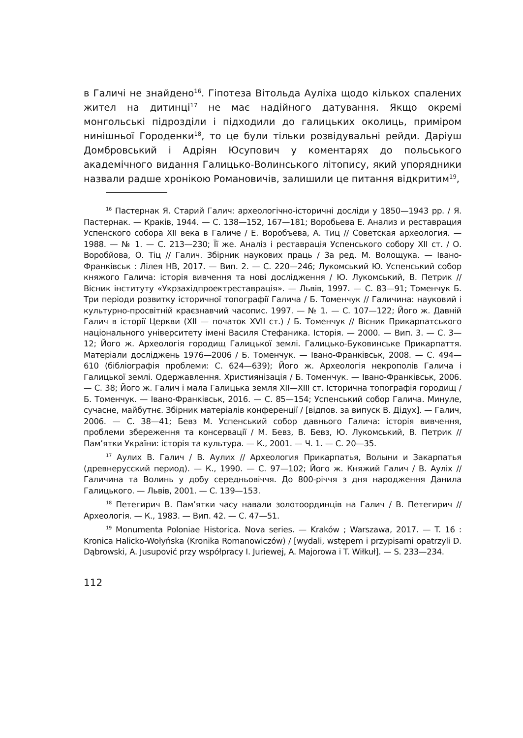в Галичі не знайдено<sup>16</sup>. Гіпотеза Вітольда Ауліха щодо кількох спалених жител на дитинці<sup>17</sup> не має надійного датування. Якщо окремі монгольські підрозділи і підходили до галицьких околиць, приміром нинішньої Городенки<sup>18</sup>, то це були тільки розвідувальні рейди. Даріуш Домбровський і Адріян Юсупович у коментарях до польського академічного видання Галицько-Волинського літопису, який упорядники назвали радше хронікою Романовичів, залишили це питання відкритим<sup>19</sup>,
<sup>16</sup> Пастернак Я. Старий Галич: археологічно-історичні досліди у 1850—1943 рр. / Я. Пастернак. — Краків, 1944. — С. 138—152, 167—181; Воробьева Е. Анализ и реставрация Успенского собора XII века в Галиче / Е. Воробъева, А. Тиц // Советская археология. — 1988. — № 1. — С. 213—230; Її же. Аналіз і реставрація Успенського собору XII ст. / О. Воробйова, О. Тіц // Галич. Збірник наукових праць / За ред. М. Волощука. — Івано-Франківськ : Лілея НВ, 2017. — Вип. 2. — С. 220—246; Лукомський Ю. Успенський собор княжого Галича: історія вивчення та нові дослідження / Ю. Лукомський, В. Петрик // Вісник інституту «Укрзахідпроектреставрація». — Львів, 1997. — С. 83—91; Томенчук Б. Три періоди розвитку історичної топографії Галича / Б. Томенчук // Галичина: науковий і культурно-просвітній краєзнавчий часопис. 1997. — № 1. — С. 107—122; Його ж. Давній Галич в історії Церкви (XII — початок XVII ст.) / Б. Томенчук // Вісник Прикарпатського національного університету імені Василя Стефаника. Історія. — 2000. — Вип. 3. — С. 3—12; Його ж. Археологія городищ Галицької землі. Галицько-Буковинське Прикарпаття. Матеріали досліджень 1976—2006 / Б. Томенчук. — Івано-Франківськ, 2008. — С. 494—610 (бібліографія проблеми: С. 624—639); Його ж. Археологія некрополів Галича і Галицької землі. Одержавлення. Християнізація / Б. Томенчук. — Івано-Франківськ, 2006. — С. 38; Його ж. Галич і мала Галицька земля XII—XIII ст. Історична топографія городищ / Б. Томенчук. — Івано-Франківськ, 2016. — С. 85—154; Успенський собор Галича. Минуле, сучасне, майбутнє. Збірник матеріалів конференції / [відпов. за випуск В. Дідух]. — Галич, 2006. — С. 38—41; Бевз М. Успенський собор давнього Галича: історія вивчення, проблеми збереження та консервації / М. Бевз, В. Бевз, Ю. Лукомський, В. Петрик // Пам’ятки України: історія та культура. — К., 2001. — Ч. 1. — С. 20—35.
<sup>17</sup> Аулих В. Галич / В. Аулих // Археология Прикарпатья, Волыни и Закарпатья (древнерусский период). — К., 1990. — С. 97—102; Його ж. Княжий Галич / В. Ауліх // Галичина та Волинь у добу середньовіччя. До 800-річчя з дня народження Данила Галицького. — Львів, 2001. — С. 139—153.
<sup>18</sup> Петегирич В. Пам’ятки часу навали золотоординців на Галич / В. Петегирич // Археологія. — К., 1983. — Вип. 42. — С. 47—51.
<sup>19</sup> Monumenta Poloniae Historica. Nova series. — Kraków ; Warszawa, 2017. — T. 16 : Kronica Halicko-Wołyńska (Kronika Romanowiczów) / [wydali, wstępem i przypisami opatrzyli D. Dąbrowski, A. Jusupović przy współpracy I. Juriewej, A. Majorowa i T. Wiłkuł]. — S. 233—234.
112